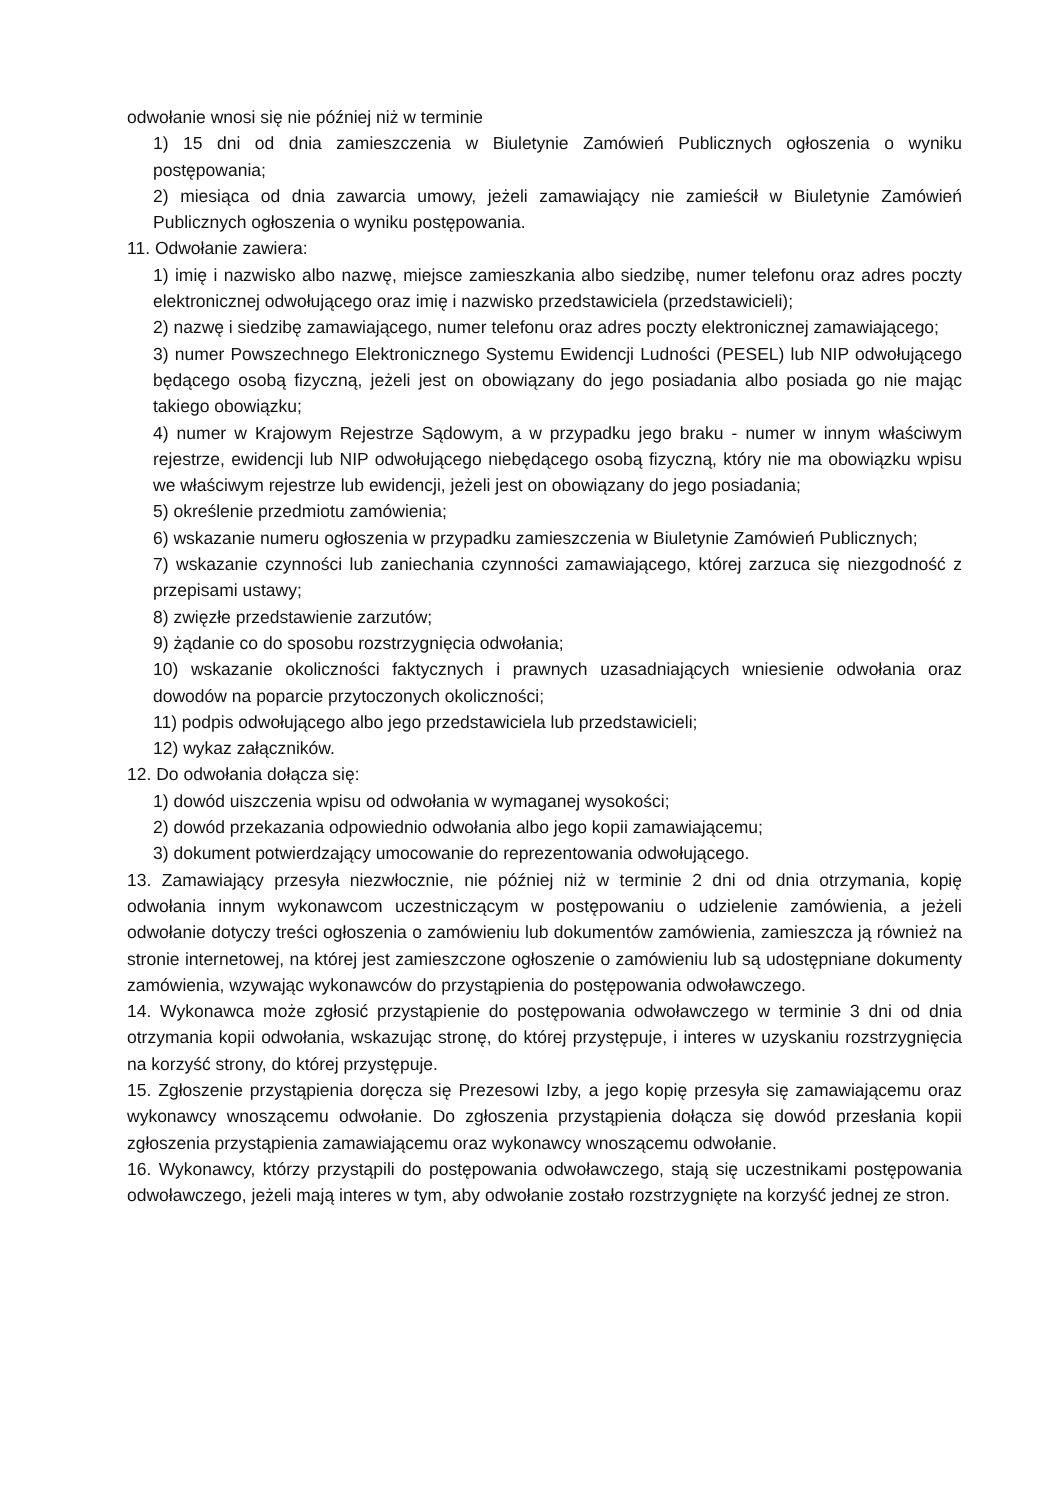odwołanie wnosi się nie później niż w terminie
1) 15 dni od dnia zamieszczenia w Biuletynie Zamówień Publicznych ogłoszenia o wyniku postępowania;
2) miesiąca od dnia zawarcia umowy, jeżeli zamawiający nie zamieścił w Biuletynie Zamówień Publicznych ogłoszenia o wyniku postępowania.
11. Odwołanie zawiera:
1) imię i nazwisko albo nazwę, miejsce zamieszkania albo siedzibę, numer telefonu oraz adres poczty elektronicznej odwołującego oraz imię i nazwisko przedstawiciela (przedstawicieli);
2) nazwę i siedzibę zamawiającego, numer telefonu oraz adres poczty elektronicznej zamawiającego;
3) numer Powszechnego Elektronicznego Systemu Ewidencji Ludności (PESEL) lub NIP odwołującego będącego osobą fizyczną, jeżeli jest on obowiązany do jego posiadania albo posiada go nie mając takiego obowiązku;
4) numer w Krajowym Rejestrze Sądowym, a w przypadku jego braku - numer w innym właściwym rejestrze, ewidencji lub NIP odwołującego niebędącego osobą fizyczną, który nie ma obowiązku wpisu we właściwym rejestrze lub ewidencji, jeżeli jest on obowiązany do jego posiadania;
5) określenie przedmiotu zamówienia;
6) wskazanie numeru ogłoszenia w przypadku zamieszczenia w Biuletynie Zamówień Publicznych;
7) wskazanie czynności lub zaniechania czynności zamawiającego, której zarzuca się niezgodność z przepisami ustawy;
8) zwięzłe przedstawienie zarzutów;
9) żądanie co do sposobu rozstrzygnięcia odwołania;
10) wskazanie okoliczności faktycznych i prawnych uzasadniających wniesienie odwołania oraz dowodów na poparcie przytoczonych okoliczności;
11) podpis odwołującego albo jego przedstawiciela lub przedstawicieli;
12) wykaz załączników.
12. Do odwołania dołącza się:
1) dowód uiszczenia wpisu od odwołania w wymaganej wysokości;
2) dowód przekazania odpowiednio odwołania albo jego kopii zamawiającemu;
3) dokument potwierdzający umocowanie do reprezentowania odwołującego.
13. Zamawiający przesyła niezwłocznie, nie później niż w terminie 2 dni od dnia otrzymania, kopię odwołania innym wykonawcom uczestniczącym w postępowaniu o udzielenie zamówienia, a jeżeli odwołanie dotyczy treści ogłoszenia o zamówieniu lub dokumentów zamówienia, zamieszcza ją również na stronie internetowej, na której jest zamieszczone ogłoszenie o zamówieniu lub są udostępniane dokumenty zamówienia, wzywając wykonawców do przystąpienia do postępowania odwoławczego.
14. Wykonawca może zgłosić przystąpienie do postępowania odwoławczego w terminie 3 dni od dnia otrzymania kopii odwołania, wskazując stronę, do której przystępuje, i interes w uzyskaniu rozstrzygnięcia na korzyść strony, do której przystępuje.
15. Zgłoszenie przystąpienia doręcza się Prezesowi Izby, a jego kopię przesyła się zamawiającemu oraz wykonawcy wnoszącemu odwołanie. Do zgłoszenia przystąpienia dołącza się dowód przesłania kopii zgłoszenia przystąpienia zamawiającemu oraz wykonawcy wnoszącemu odwołanie.
16. Wykonawcy, którzy przystąpili do postępowania odwoławczego, stają się uczestnikami postępowania odwoławczego, jeżeli mają interes w tym, aby odwołanie zostało rozstrzygnięte na korzyść jednej ze stron.